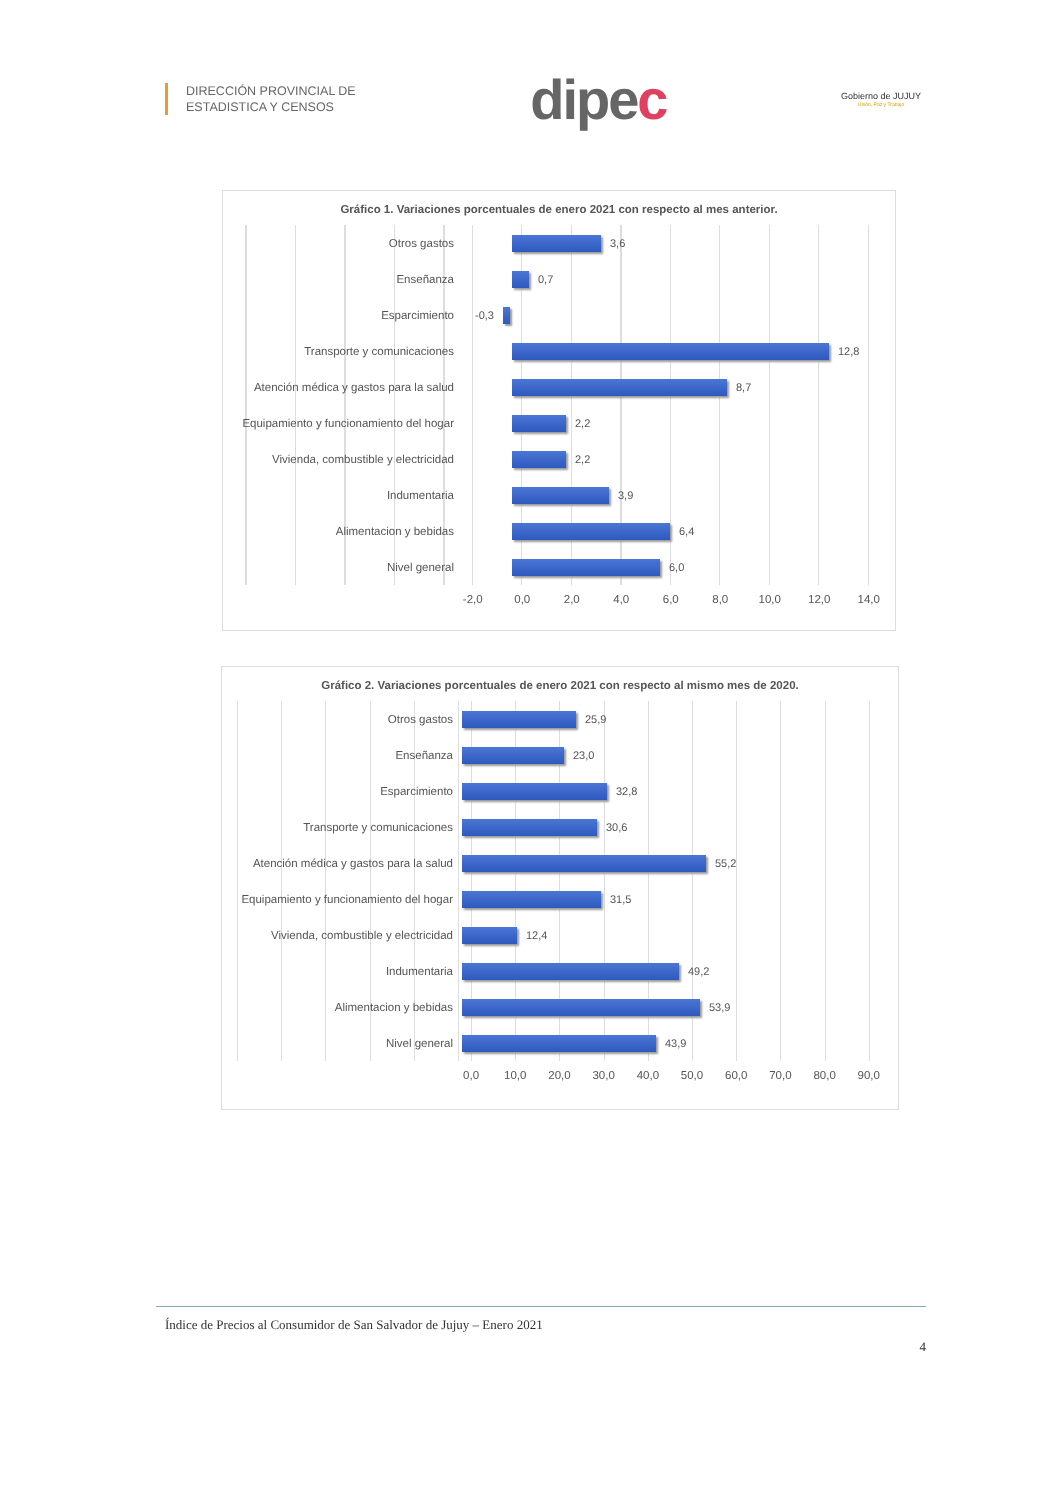DIRECCIÓN PROVINCIAL DE
ESTADISTICA Y CENSOS
dipec
Gobierno de JUJUY
Unión, Paz y Trabajo
Gráfico 1. Variaciones porcentuales de enero 2021 con respecto al mes anterior.
Otros gastos
3,6
Enseñanza
0,7
Esparcimiento
-0,3
Transporte y comunicaciones
12,8
Atención médica y gastos para la salud
8,7
Equipamiento y funcionamiento del hogar
2,2
Vivienda, combustible y electricidad
2,2
Indumentaria
3,9
Alimentacion y bebidas
6,4
Nivel general
6,0
-2,0 0,0 2,0 4,0 6,0 8,0 10,0 12,0 14,0
Gráfico 2. Variaciones porcentuales de enero 2021 con respecto al mismo mes de 2020.
Otros gastos
25,9
Enseñanza
23,0
Esparcimiento
32,8
Transporte y comunicaciones
30,6
Atención médica y gastos para la salud
55,2
Equipamiento y funcionamiento del hogar
31,5
Vivienda, combustible y electricidad
12,4
Indumentaria
49,2
Alimentacion y bebidas
53,9
Nivel general
43,9
0,0 10,0 20,0 30,0 40,0 50,0 60,0 70,0 80,0 90,0
Índice de Precios al Consumidor de San Salvador de Jujuy – Enero 2021
4